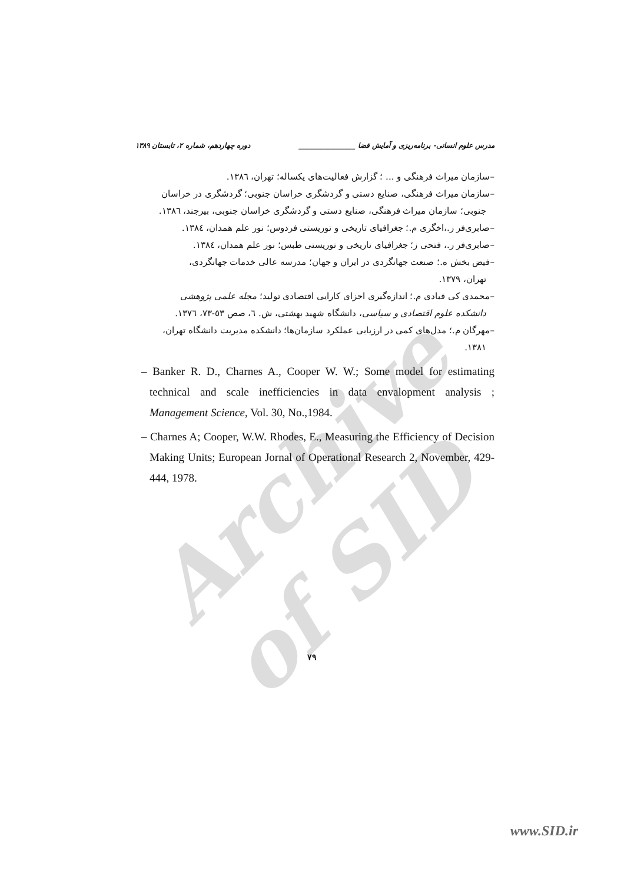Archive of SID
مدرس علوم انسانی- برنامه‌ریزی و آمایش فضا ________________ دوره چهاردهم، شماره ۲، تابستان ۱۳۸۹
–سازمان میراث فرهنگی و ... ؛ گزارش فعالیت‌های یکساله؛ تهران، ١٣٨٦.
–سازمان میراث فرهنگی، صنایع دستی و گردشگری خراسان جنوبی؛ گردشگری در خراسان
جنوبی؛ سازمان میراث فرهنگی، صنایع دستی و گردشگری خراسان جنوبی، بیرجند، ١٣٨٦.
–صابری‌فر ر.،اخگری م.؛ جغرافیای تاریخی و توریستی فردوس؛ نور علم همدان، ١٣٨٤.
–صابری‌فر ر.، فتحی ز؛ جغرافیای تاریخی و توریستی طبس؛ نور علم همدان، ١٣٨٤.
–فیض بخش ه.؛ صنعت جهانگردی در ایران و جهان؛ مدرسه عالی خدمات جهانگردی،
تهران، ۱۳۷۹.
–محمدی کی قبادی م.؛ اندازه‌گیری اجزای کارایی اقتصادی تولید؛ مجله علمی پژوهشی
دانشکده علوم اقتصادی و سیاسی، دانشگاه شهید بهشتی، ش. ٦، صص ٥٣-٧٣، ١٣٧٦.
–مهرگان م.؛ مدل‌های کمی در ارزیابی عملکرد سازمان‌ها؛ دانشکده مدیریت دانشگاه تهران،
۱۳۸۱.
– Banker R. D., Charnes A., Cooper W. W.; Some model for estimating technical and scale inefficiencies in data envalopment analysis ; Management Science, Vol. 30, No.,1984.
– Charnes A; Cooper, W.W. Rhodes, E., Measuring the Efficiency of Decision Making Units; European Jornal of Operational Research 2, November, 429-444, 1978.
۷۹
www.SID.ir